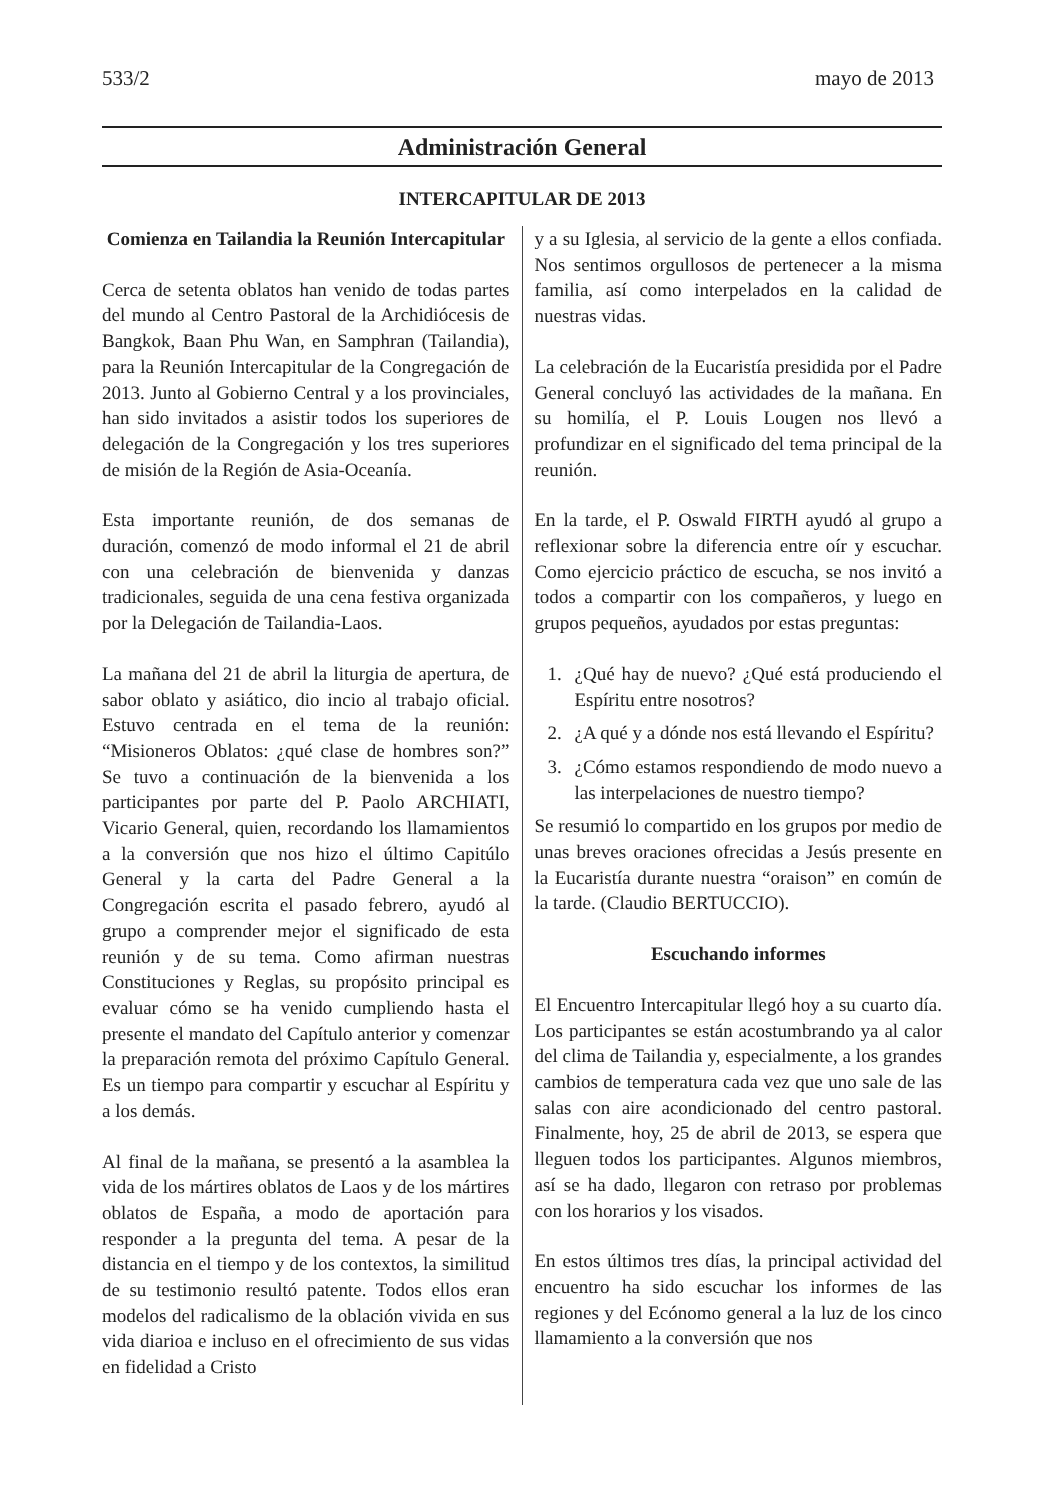533/2 mayo de 2013
Administración General
INTERCAPITULAR DE 2013
Comienza en Tailandia la Reunión Intercapitular
Cerca de setenta oblatos han venido de todas partes del mundo al Centro Pastoral de la Archidiócesis de Bangkok, Baan Phu Wan, en Samphran (Tailandia), para la Reunión Intercapitular de la Congregación de 2013. Junto al Gobierno Central y a los provinciales, han sido invitados a asistir todos los superiores de delegación de la Congregación y los tres superiores de misión de la Región de Asia-Oceanía.
Esta importante reunión, de dos semanas de duración, comenzó de modo informal el 21 de abril con una celebración de bienvenida y danzas tradicionales, seguida de una cena festiva organizada por la Delegación de Tailandia-Laos.
La mañana del 21 de abril la liturgia de apertura, de sabor oblato y asiático, dio incio al trabajo oficial. Estuvo centrada en el tema de la reunión: “Misioneros Oblatos: ¿qué clase de hombres son?” Se tuvo a continuación de la bienvenida a los participantes por parte del P. Paolo ARCHIATI, Vicario General, quien, recordando los llamamientos a la conversión que nos hizo el último Capitúlo General y la carta del Padre General a la Congregación escrita el pasado febrero, ayudó al grupo a comprender mejor el significado de esta reunión y de su tema. Como afirman nuestras Constituciones y Reglas, su propósito principal es evaluar cómo se ha venido cumpliendo hasta el presente el mandato del Capítulo anterior y comenzar la preparación remota del próximo Capítulo General. Es un tiempo para compartir y escuchar al Espíritu y a los demás.
Al final de la mañana, se presentó a la asamblea la vida de los mártires oblatos de Laos y de los mártires oblatos de España, a modo de aportación para responder a la pregunta del tema. A pesar de la distancia en el tiempo y de los contextos, la similitud de su testimonio resultó patente. Todos ellos eran modelos del radicalismo de la oblación vivida en sus vida diarioa e incluso en el ofrecimiento de sus vidas en fidelidad a Cristo
y a su Iglesia, al servicio de la gente a ellos confiada. Nos sentimos orgullosos de pertenecer a la misma familia, así como interpelados en la calidad de nuestras vidas.
La celebración de la Eucaristía presidida por el Padre General concluyó las actividades de la mañana. En su homilía, el P. Louis Lougen nos llevó a profundizar en el significado del tema principal de la reunión.
En la tarde, el P. Oswald FIRTH ayudó al grupo a reflexionar sobre la diferencia entre oír y escuchar. Como ejercicio práctico de escucha, se nos invitó a todos a compartir con los compañeros, y luego en grupos pequeños, ayudados por estas preguntas:
1. ¿Qué hay de nuevo? ¿Qué está produciendo el Espíritu entre nosotros?
2. ¿A qué y a dónde nos está llevando el Espíritu?
3. ¿Cómo estamos respondiendo de modo nuevo a las interpelaciones de nuestro tiempo?
Se resumió lo compartido en los grupos por medio de unas breves oraciones ofrecidas a Jesús presente en la Eucaristía durante nuestra “oraison” en común de la tarde. (Claudio BERTUCCIO).
Escuchando informes
El Encuentro Intercapitular llegó hoy a su cuarto día. Los participantes se están acostumbrando ya al calor del clima de Tailandia y, especialmente, a los grandes cambios de temperatura cada vez que uno sale de las salas con aire acondicionado del centro pastoral. Finalmente, hoy, 25 de abril de 2013, se espera que lleguen todos los participantes. Algunos miembros, así se ha dado, llegaron con retraso por problemas con los horarios y los visados.
En estos últimos tres días, la principal actividad del encuentro ha sido escuchar los informes de las regiones y del Ecónomo general a la luz de los cinco llamamiento a la conversión que nos